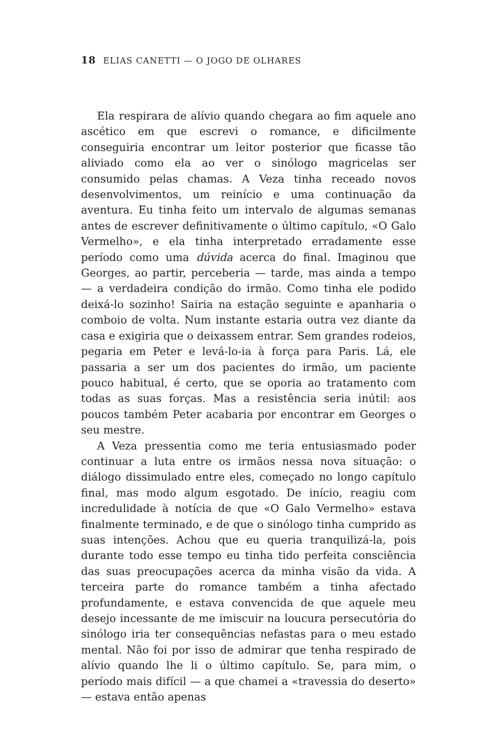18 ELIAS CANETTI — O JOGO DE OLHARES
Ela respirara de alívio quando chegara ao fim aquele ano ascético em que escrevi o romance, e dificilmente conseguiria encontrar um leitor posterior que ficasse tão aliviado como ela ao ver o sinólogo magricelas ser consumido pelas chamas. A Veza tinha receado novos desenvolvimentos, um reinício e uma continuação da aventura. Eu tinha feito um intervalo de algumas semanas antes de escrever definitivamente o último capítulo, «O Galo Vermelho», e ela tinha interpretado erradamente esse período como uma dúvida acerca do final. Imaginou que Georges, ao partir, perceberia — tarde, mas ainda a tempo — a verdadeira condição do irmão. Como tinha ele podido deixá-lo sozinho! Sairia na estação seguinte e apanharia o comboio de volta. Num instante estaria outra vez diante da casa e exigiria que o deixassem entrar. Sem grandes rodeios, pegaria em Peter e levá-lo-ia à força para Paris. Lá, ele passaria a ser um dos pacientes do irmão, um paciente pouco habitual, é certo, que se oporia ao tratamento com todas as suas forças. Mas a resistência seria inútil: aos poucos também Peter acabaria por encontrar em Georges o seu mestre.
A Veza pressentia como me teria entusiasmado poder continuar a luta entre os irmãos nessa nova situação: o diálogo dissimulado entre eles, começado no longo capítulo final, mas modo algum esgotado. De início, reagiu com incredulidade à notícia de que «O Galo Vermelho» estava finalmente terminado, e de que o sinólogo tinha cumprido as suas intenções. Achou que eu queria tranquilizá-la, pois durante todo esse tempo eu tinha tido perfeita consciência das suas preocupações acerca da minha visão da vida. A terceira parte do romance também a tinha afectado profundamente, e estava convencida de que aquele meu desejo incessante de me imiscuir na loucura persecutória do sinólogo iria ter consequências nefastas para o meu estado mental. Não foi por isso de admirar que tenha respirado de alívio quando lhe li o último capítulo. Se, para mim, o período mais difícil — a que chamei a «travessia do deserto» — estava então apenas